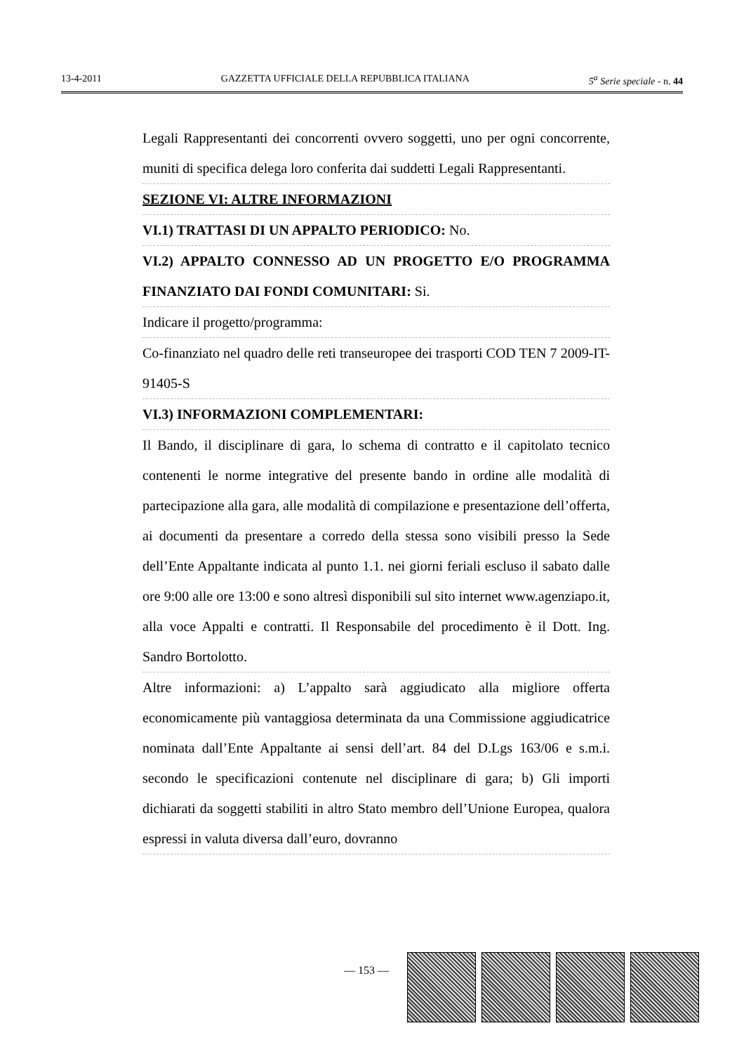13-4-2011 GAZZETTA UFFICIALE DELLA REPUBBLICA ITALIANA 5<sup>a</sup> Serie speciale - n. 44
Legali Rappresentanti dei concorrenti ovvero soggetti, uno per ogni concorrente, muniti di specifica delega loro conferita dai suddetti Legali Rappresentanti.
SEZIONE VI: ALTRE INFORMAZIONI
VI.1) TRATTASI DI UN APPALTO PERIODICO: No.
VI.2) APPALTO CONNESSO AD UN PROGETTO E/O PROGRAMMA FINANZIATO DAI FONDI COMUNITARI: Si.
Indicare il progetto/programma:
Co-finanziato nel quadro delle reti transeuropee dei trasporti COD TEN 7 2009-IT-91405-S
VI.3) INFORMAZIONI COMPLEMENTARI:
Il Bando, il disciplinare di gara, lo schema di contratto e il capitolato tecnico contenenti le norme integrative del presente bando in ordine alle modalità di partecipazione alla gara, alle modalità di compilazione e presentazione dell’offerta, ai documenti da presentare a corredo della stessa sono visibili presso la Sede dell’Ente Appaltante indicata al punto 1.1. nei giorni feriali escluso il sabato dalle ore 9:00 alle ore 13:00 e sono altresì disponibili sul sito internet www.agenziapo.it, alla voce Appalti e contratti. Il Responsabile del procedimento è il Dott. Ing. Sandro Bortolotto.
Altre informazioni: a) L’appalto sarà aggiudicato alla migliore offerta economicamente più vantaggiosa determinata da una Commissione aggiudicatrice nominata dall’Ente Appaltante ai sensi dell’art. 84 del D.Lgs 163/06 e s.m.i. secondo le specificazioni contenute nel disciplinare di gara; b) Gli importi dichiarati da soggetti stabiliti in altro Stato membro dell’Unione Europea, qualora espressi in valuta diversa dall’euro, dovranno
— 153 —